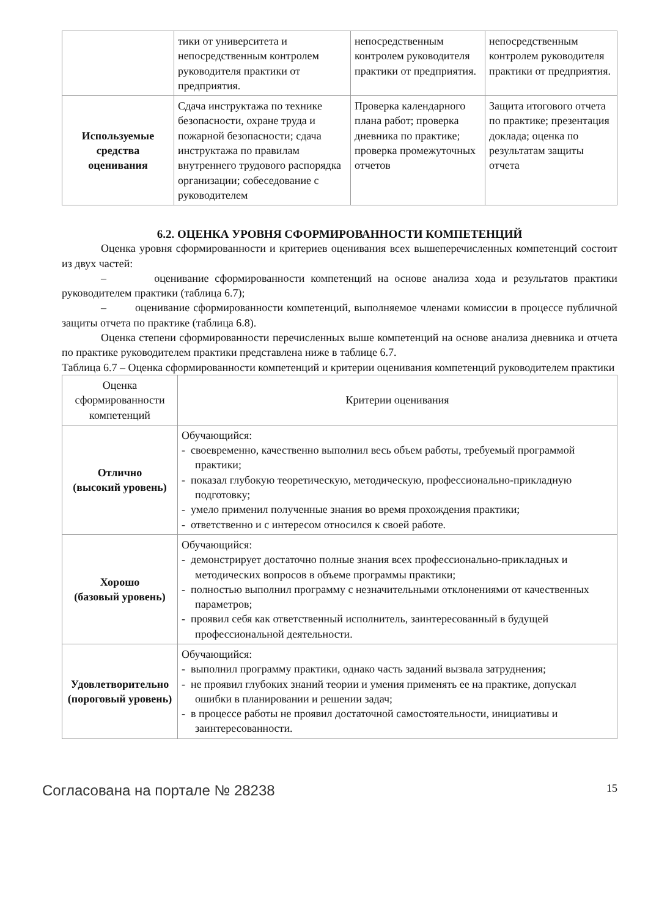| | тики от университета и непосредственным контролем руководителя практики от предприятия. | непосредственным контролем руководителя практики от предприятия. | непосредственным контролем руководителя практики от предприятия. |
| Используемые средства оценивания | Сдача инструктажа по технике безопасности, охране труда и пожарной безопасности; сдача инструктажа по правилам внутреннего трудового распорядка организации; собеседование с руководителем | Проверка календарного плана работ; проверка дневника по практике; проверка промежуточных отчетов | Защита итогового отчета по практике; презентация доклада; оценка по результатам защиты отчета |
6.2. ОЦЕНКА УРОВНЯ СФОРМИРОВАННОСТИ КОМПЕТЕНЦИЙ
Оценка уровня сформированности и критериев оценивания всех вышеперечисленных компетенций состоит из двух частей:
– оценивание сформированности компетенций на основе анализа хода и результатов практики руководителем практики (таблица 6.7);
– оценивание сформированности компетенций, выполняемое членами комиссии в процессе публичной защиты отчета по практике (таблица 6.8).
Оценка степени сформированности перечисленных выше компетенций на основе анализа дневника и отчета по практике руководителем практики представлена ниже в таблице 6.7.
Таблица 6.7 – Оценка сформированности компетенций и критерии оценивания компетенций руководителем практики
| Оценка сформированности компетенций | Критерии оценивания |
| --- | --- |
| Отлично (высокий уровень) | Обучающийся: - своевременно, качественно выполнил весь объем работы, требуемый программой практики; - показал глубокую теоретическую, методическую, профессионально-прикладную подготовку; - умело применил полученные знания во время прохождения практики; - ответственно и с интересом относился к своей работе. |
| Хорошо (базовый уровень) | Обучающийся: - демонстрирует достаточно полные знания всех профессионально-прикладных и методических вопросов в объеме программы практики; - полностью выполнил программу с незначительными отклонениями от качественных параметров; - проявил себя как ответственный исполнитель, заинтересованный в будущей профессиональной деятельности. |
| Удовлетворительно (пороговый уровень) | Обучающийся: - выполнил программу практики, однако часть заданий вызвала затруднения; - не проявил глубоких знаний теории и умения применять ее на практике, допускал ошибки в планировании и решении задач; - в процессе работы не проявил достаточной самостоятельности, инициативы и заинтересованности. |
Согласована на портале № 28238 15